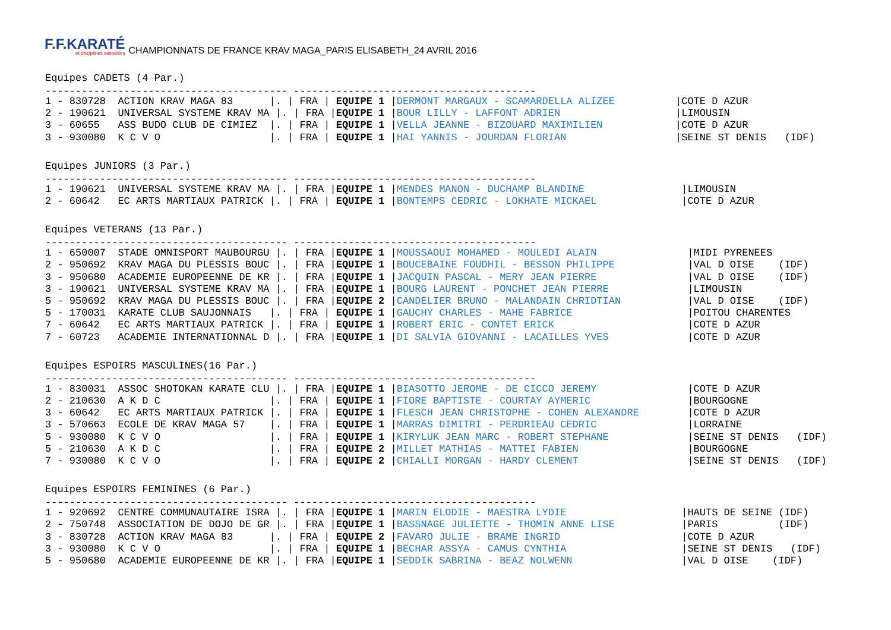F.F.KARATÉ
et disciplines associées
CHAMPIONNATS DE FRANCE KRAV MAGA_PARIS ELISABETH_24 AVRIL 2016
Equipes CADETS (4 Par.)
---------------------------------------- ----------------------------------------
| 1 - 830728 ACTION KRAV MAGA 83 /. / FRA / | EQUIPE 1 | / DERMONT MARGAUX - SCAMARDELLA ALIZEE | /COTE D AZUR |
| 2 - 190621 UNIVERSAL SYSTEME KRAV MA /. / FRA / | EQUIPE 1 | / BOUR LILLY - LAFFONT ADRIEN | /LIMOUSIN |
| 3 - 60655 ASS BUDO CLUB DE CIMIEZ /. / FRA / | EQUIPE 1 | / VELLA JEANNE - BIZOUARD MAXIMILIEN | /COTE D AZUR |
| 3 - 930080 K C V O /. / FRA / | EQUIPE 1 | / HAI YANNIS - JOURDAN FLORIAN | /SEINE ST DENIS (IDF) |
Equipes JUNIORS (3 Par.)
---------------------------------------- ----------------------------------------
| 1 - 190621 UNIVERSAL SYSTEME KRAV MA /. / FRA / | EQUIPE 1 | / MENDES MANON - DUCHAMP BLANDINE | /LIMOUSIN |
| 2 - 60642 EC ARTS MARTIAUX PATRICK /. / FRA / | EQUIPE 1 | / BONTEMPS CEDRIC - LOKHATE MICKAEL | /COTE D AZUR |
Equipes VETERANS (13 Par.)
---------------------------------------- ----------------------------------------
| 1 - 650007 STADE OMNISPORT MAUBOURGU /. / FRA / | EQUIPE 1 | / MOUSSAOUI MOHAMED - MOULEDI ALAIN | /MIDI PYRENEES |
| 2 - 950692 KRAV MAGA DU PLESSIS BOUC /. / FRA / | EQUIPE 1 | / BOUCEBAINE FOUDHIL - BESSON PHILIPPE | /VAL D OISE (IDF) |
| 3 - 950680 ACADEMIE EUROPEENNE DE KR /. / FRA / | EQUIPE 1 | / JACQUIN PASCAL - MERY JEAN PIERRE | /VAL D OISE (IDF) |
| 3 - 190621 UNIVERSAL SYSTEME KRAV MA /. / FRA / | EQUIPE 1 | / BOURG LAURENT - PONCHET JEAN PIERRE | /LIMOUSIN |
| 5 - 950692 KRAV MAGA DU PLESSIS BOUC /. / FRA / | EQUIPE 2 | / CANDELIER BRUNO - MALANDAIN CHRIDTIAN | /VAL D OISE (IDF) |
| 5 - 170031 KARATE CLUB SAUJONNAIS /. / FRA / | EQUIPE 1 | / GAUCHY CHARLES - MAHE FABRICE | /POITOU CHARENTES |
| 7 - 60642 EC ARTS MARTIAUX PATRICK /. / FRA / | EQUIPE 1 | / ROBERT ERIC - CONTET ERICK | /COTE D AZUR |
| 7 - 60723 ACADEMIE INTERNATIONNAL D /. / FRA / | EQUIPE 1 | / DI SALVIA GIOVANNI - LACAILLES YVES | /COTE D AZUR |
Equipes ESPOIRS MASCULINES(16 Par.)
---------------------------------------- ----------------------------------------
| 1 - 830031 ASSOC SHOTOKAN KARATE CLU /. / FRA / | EQUIPE 1 | / BIASOTTO JEROME - DE CICCO JEREMY | /COTE D AZUR |
| 2 - 210630 A K D C /. / FRA / | EQUIPE 1 | / FIORE BAPTISTE - COURTAY AYMERIC | /BOURGOGNE |
| 3 - 60642 EC ARTS MARTIAUX PATRICK /. / FRA / | EQUIPE 1 | / FLESCH JEAN CHRISTOPHE - COHEN ALEXANDRE | /COTE D AZUR |
| 3 - 570663 ECOLE DE KRAV MAGA 57 /. / FRA / | EQUIPE 1 | / MARRAS DIMITRI - PERDRIEAU CEDRIC | /LORRAINE |
| 5 - 930080 K C V O /. / FRA / | EQUIPE 1 | / KIRYLUK JEAN MARC - ROBERT STEPHANE | /SEINE ST DENIS (IDF) |
| 5 - 210630 A K D C /. / FRA / | EQUIPE 2 | / MILLET MATHIAS - MATTEI FABIEN | /BOURGOGNE |
| 7 - 930080 K C V O /. / FRA / | EQUIPE 2 | / CHIALLI MORGAN - HARDY CLEMENT | /SEINE ST DENIS (IDF) |
Equipes ESPOIRS FEMININES (6 Par.)
---------------------------------------- ----------------------------------------
| 1 - 920692 CENTRE COMMUNAUTAIRE ISRA /. / FRA / | EQUIPE 1 | / MARIN ELODIE - MAESTRA LYDIE | /HAUTS DE SEINE (IDF) |
| 2 - 750748 ASSOCIATION DE DOJO DE GR /. / FRA / | EQUIPE 1 | / BASSNAGE JULIETTE - THOMIN ANNE LISE | /PARIS (IDF) |
| 3 - 830728 ACTION KRAV MAGA 83 /. / FRA / | EQUIPE 2 | / FAVARO JULIE - BRAME INGRID | /COTE D AZUR |
| 3 - 930080 K C V O /. / FRA / | EQUIPE 1 | / BECHAR ASSYA - CAMUS CYNTHIA | /SEINE ST DENIS (IDF) |
| 5 - 950680 ACADEMIE EUROPEENNE DE KR /. / FRA / | EQUIPE 1 | / SEDDIK SABRINA - BEAZ NOLWENN | /VAL D OISE (IDF) |